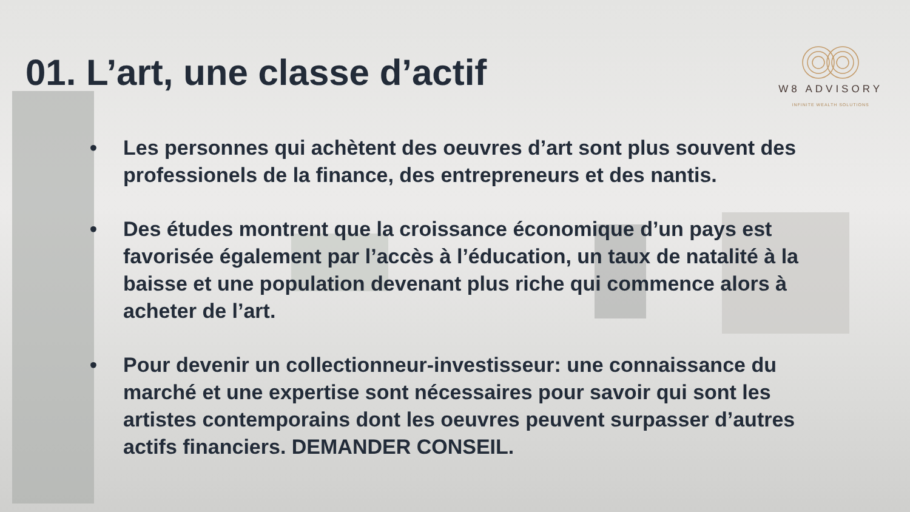01. L’art, une classe d’actif
W8 ADVISORY
INFINITE WEALTH SOLUTIONS
• Les personnes qui achètent des oeuvres d’art sont plus souvent des professionels de la finance, des entrepreneurs et des nantis.
• Des études montrent que la croissance économique d’un pays est favorisée également par l’accès à l’éducation, un taux de natalité à la baisse et une population devenant plus riche qui commence alors à acheter de l’art.
• Pour devenir un collectionneur-investisseur: une connaissance du marché et une expertise sont nécessaires pour savoir qui sont les artistes contemporains dont les oeuvres peuvent surpasser d’autres actifs financiers. DEMANDER CONSEIL.